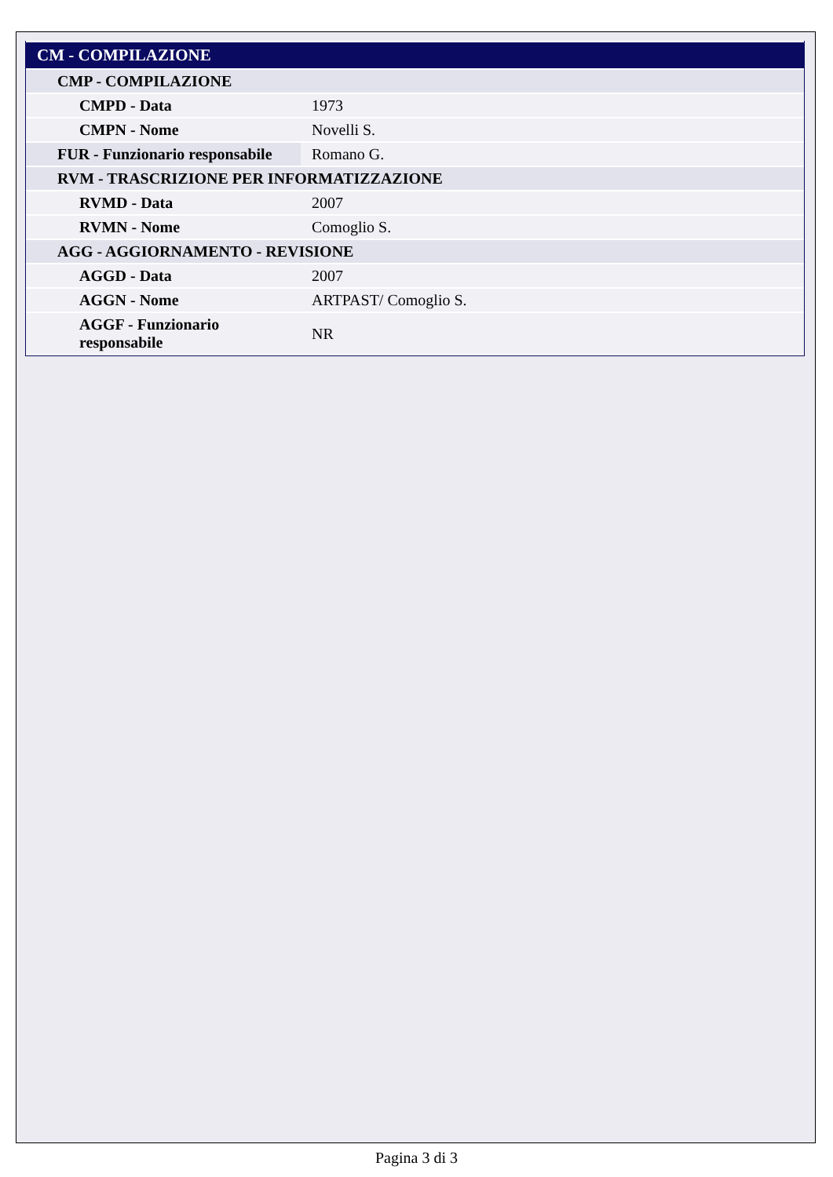| CM - COMPILAZIONE | |
| CMP - COMPILAZIONE | |
| CMPD - Data | 1973 |
| CMPN - Nome | Novelli S. |
| FUR - Funzionario responsabile | Romano G. |
| RVM - TRASCRIZIONE PER INFORMATIZZAZIONE | |
| RVMD - Data | 2007 |
| RVMN - Nome | Comoglio S. |
| AGG - AGGIORNAMENTO - REVISIONE | |
| AGGD - Data | 2007 |
| AGGN - Nome | ARTPAST/ Comoglio S. |
| AGGF - Funzionario responsabile | NR |
Pagina 3 di 3